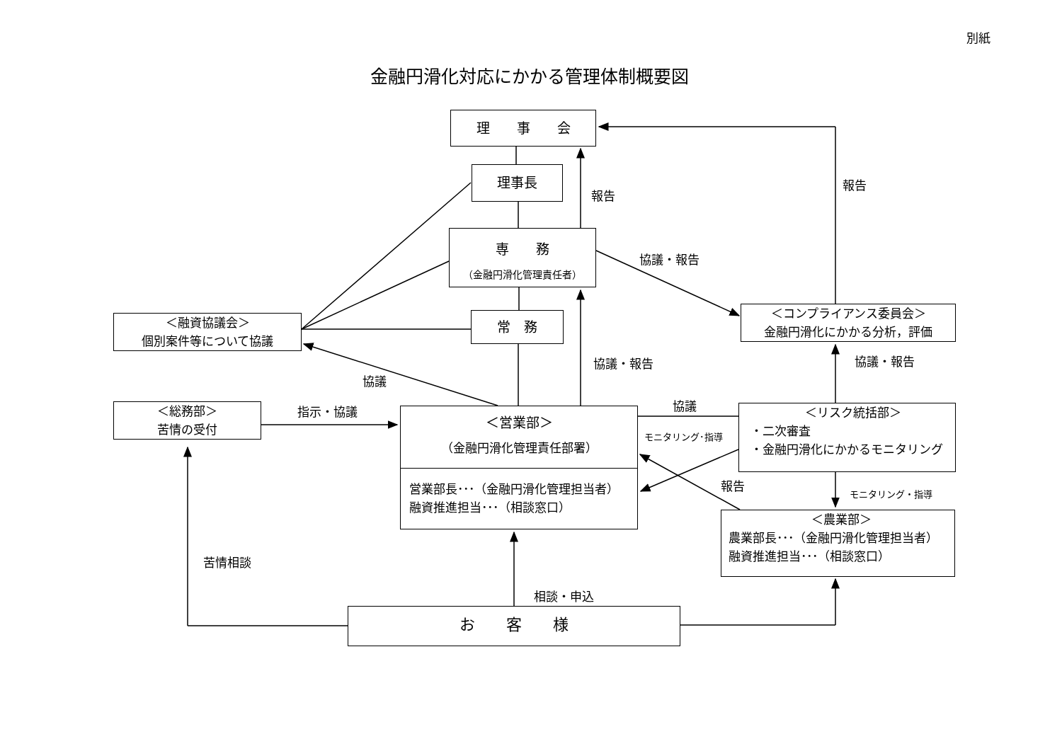別紙
金融円滑化対応にかかる管理体制概要図
理　　事　　会
理事長
報告
報告
専　　務
（金融円滑化管理責任者）
協議・報告
＜コンプライアンス委員会＞
金融円滑化にかかる分析，評価
＜融資協議会＞
個別案件等について協議
常　務
協議・報告
協議・報告
協議
＜総務部＞
苦情の受付
指示・協議
＜営業部＞
（金融円滑化管理責任部署）
営業部長･･･（金融円滑化管理担当者）
融資推進担当･･･（相談窓口）
協議
モニタリング･指導
＜リスク統括部＞
・二次審査
・金融円滑化にかかるモニタリング
報告
モニタリング・指導
＜農業部＞
農業部長･･･（金融円滑化管理担当者）
融資推進担当･･･（相談窓口）
苦情相談
相談・申込
お　　客　　様